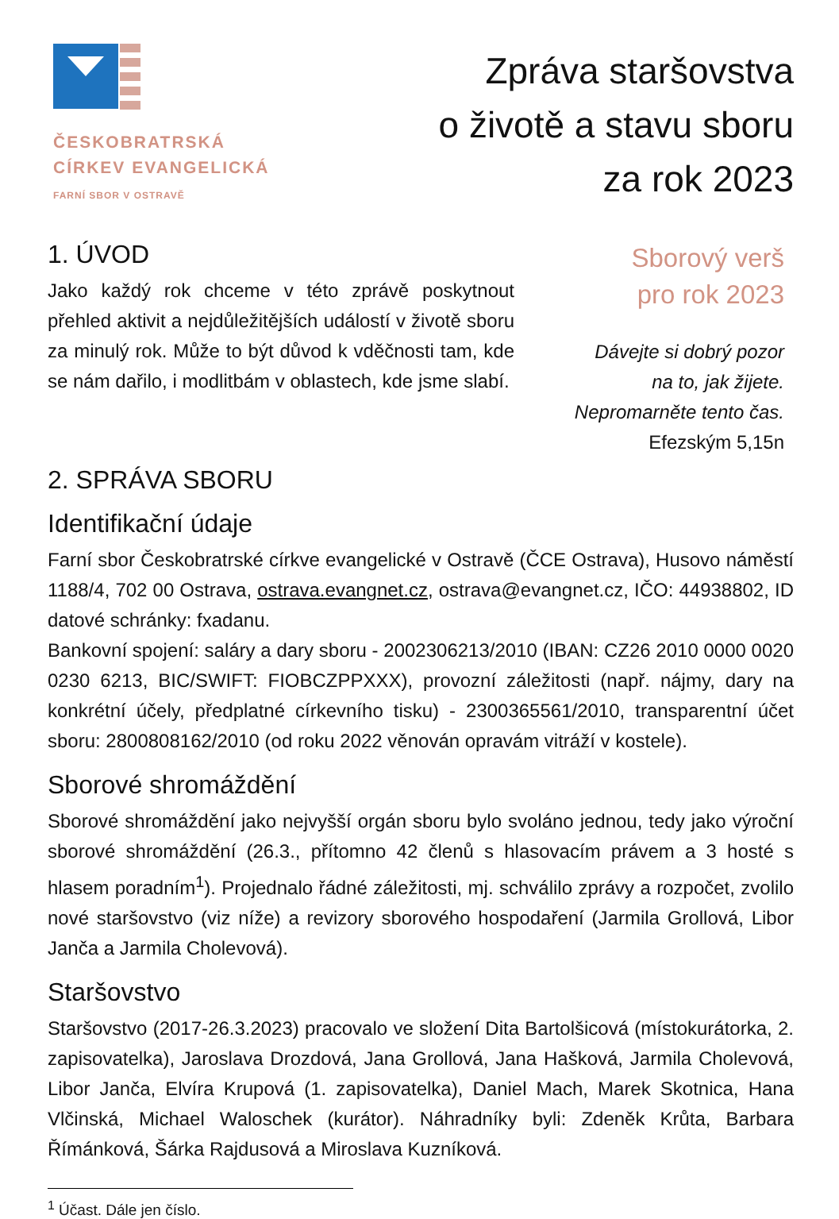ČESKOBRATRSKÁ
CÍRKEV EVANGELICKÁ
FARNÍ SBOR V OSTRAVĚ
Zpráva staršovstva
o životě a stavu sboru
za rok 2023
1. ÚVOD
Jako každý rok chceme v této zprávě poskytnout přehled aktivit a nejdůležitějších událostí v životě sboru za minulý rok. Může to být důvod k vděčnosti tam, kde se nám dařilo, i modlitbám v oblastech, kde jsme slabí.
Sborový verš
pro rok 2023
Dávejte si dobrý pozor
na to, jak žijete.
Nepromarněte tento čas.
Efezským 5,15n
2. SPRÁVA SBORU
Identifikační údaje
Farní sbor Českobratrské církve evangelické v Ostravě (ČCE Ostrava), Husovo náměstí 1188/4, 702 00 Ostrava, ostrava.evangnet.cz, ostrava@evangnet.cz, IČO: 44938802, ID datové schránky: fxadanu.
Bankovní spojení: saláry a dary sboru - 2002306213/2010 (IBAN: CZ26 2010 0000 0020 0230 6213, BIC/SWIFT: FIOBCZPPXXX), provozní záležitosti (např. nájmy, dary na konkrétní účely, předplatné církevního tisku) - 2300365561/2010, transparentní účet sboru: 2800808162/2010 (od roku 2022 věnován opravám vitráží v kostele).
Sborové shromáždění
Sborové shromáždění jako nejvyšší orgán sboru bylo svoláno jednou, tedy jako výroční sborové shromáždění (26.3., přítomno 42 členů s hlasovacím právem a 3 hosté s hlasem poradním<sup>1</sup>). Projednalo řádné záležitosti, mj. schválilo zprávy a rozpočet, zvolilo nové staršovstvo (viz níže) a revizory sborového hospodaření (Jarmila Grollová, Libor Janča a Jarmila Cholevová).
Staršovstvo
Staršovstvo (2017-26.3.2023) pracovalo ve složení Dita Bartolšicová (místokurátorka, 2. zapisovatelka), Jaroslava Drozdová, Jana Grollová, Jana Hašková, Jarmila Cholevová, Libor Janča, Elvíra Krupová (1. zapisovatelka), Daniel Mach, Marek Skotnica, Hana Vlčinská, Michael Waloschek (kurátor). Náhradníky byli: Zdeněk Krůta, Barbara Římánková, Šárka Rajdusová a Miroslava Kuzníková.
<sup>1</sup> Účast. Dále jen číslo.